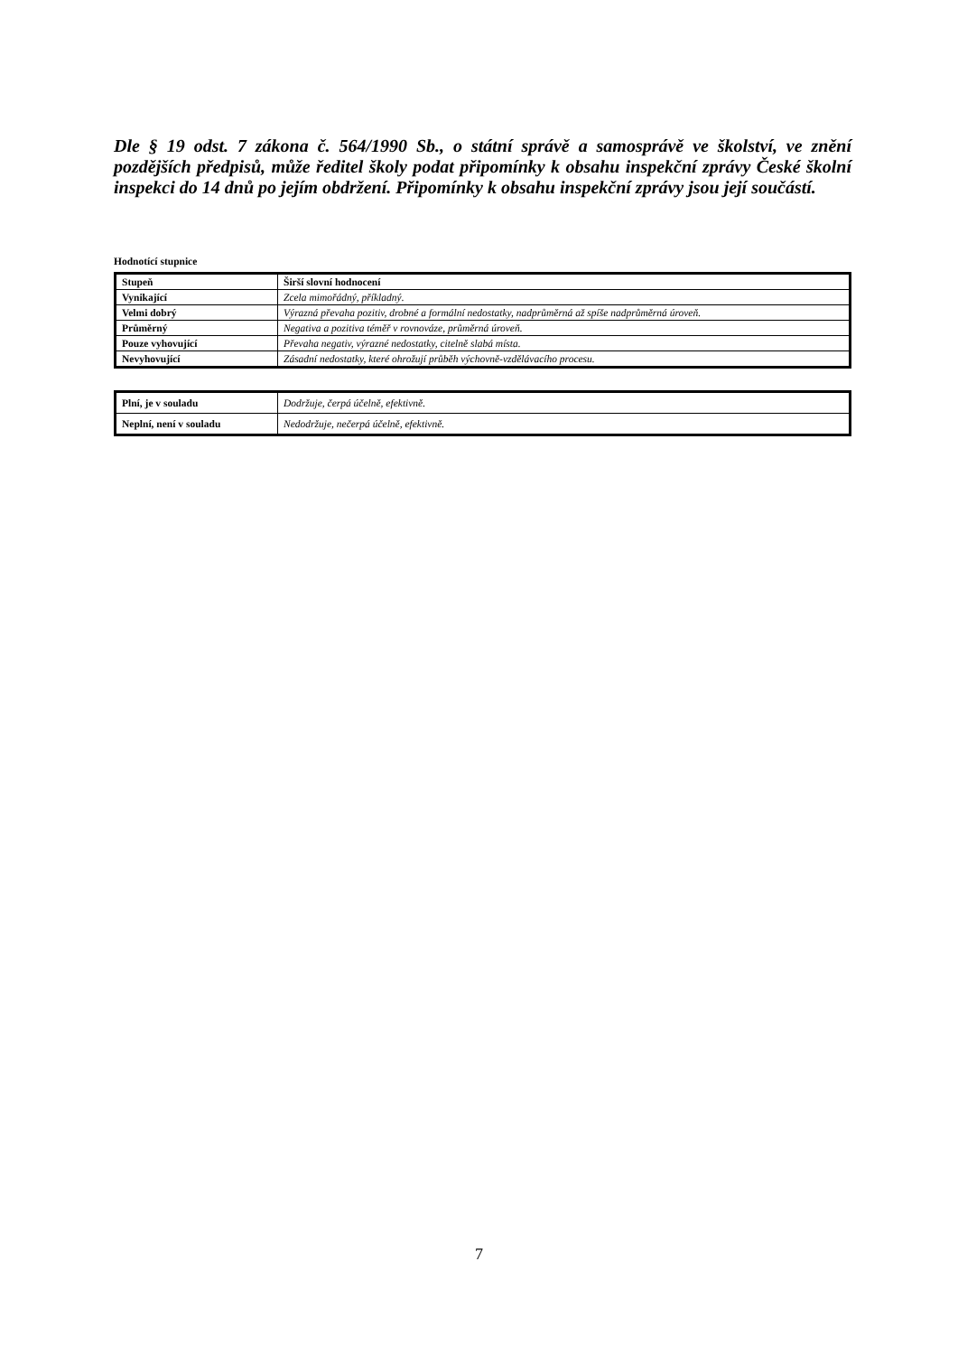Dle § 19 odst. 7 zákona č. 564/1990 Sb., o státní správě a samosprávě ve školství, ve znění pozdějších předpisů, může ředitel školy podat připomínky k obsahu inspekční zprávy České školní inspekci do 14 dnů po jejím obdržení. Připomínky k obsahu inspekční zprávy jsou její součástí.
Hodnotící stupnice
| Stupeň | Širší slovní hodnocení |
| --- | --- |
| Vynikající | Zcela mimořádný, příkladný. |
| Velmi dobrý | Výrazná převaha pozitiv, drobné a formální nedostatky, nadprůměrná až spíše nadprůměrná úroveň. |
| Průměrný | Negativa a pozitiva téměř v rovnováze, průměrná úroveň. |
| Pouze vyhovující | Převaha negativ, výrazné nedostatky, citelně slabá místa. |
| Nevyhovující | Zásadní nedostatky, které ohrožují průběh výchovně-vzdělávacího procesu. |
| Plní, je v souladu | Dodržuje, čerpá účelně, efektivně. |
| Neplní, není v souladu | Nedodržuje, nečerpá účelně, efektivně. |
7